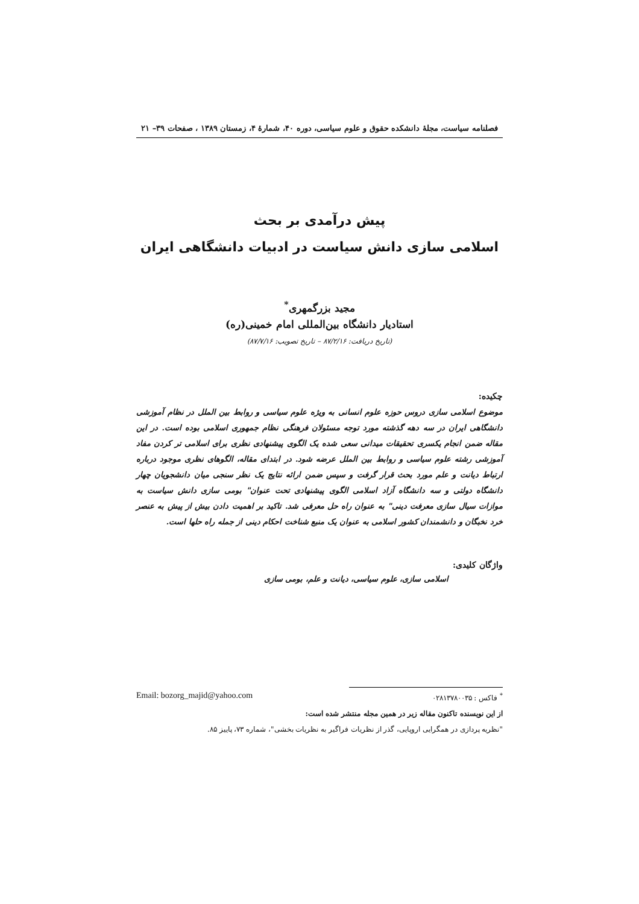فصلنامه سیاست، مجلهٔ دانشکده حقوق و علوم سیاسی، دوره ۴۰، شمارهٔ ۴، زمستان ۱۳۸۹ ، صفحات ۳۹– ۲۱
پیش درآمدی بر بحث
اسلامی سازی دانش سیاست در ادبیات دانشگاهی ایران
مجید بزرگمهری<sup>*</sup>
استادیار دانشگاه بین‌المللی امام خمینی(ره)
(تاریخ دریافت: ۸۷/۲/۱۶ – تاریخ تصویب: ۸۷/۷/۱۶)
چکیده:
موضوع اسلامی سازی دروس حوزه علوم انسانی به ویژه علوم سیاسی و روابط بین الملل در نظام آموزشی دانشگاهی ایران در سه دهه گذشته مورد توجه مسئولان فرهنگی نظام جمهوری اسلامی بوده است. در این مقاله ضمن انجام یکسری تحقیقات میدانی سعی شده یک الگوی پیشنهادی نظری برای اسلامی تر کردن مفاد آموزشی رشته علوم سیاسی و روابط بین الملل عرضه شود. در ابتدای مقاله، الگوهای نظری موجود درباره ارتباط دیانت و علم مورد بحث قرار گرفت و سپس ضمن ارائه نتایج یک نظر سنجی میان دانشجویان چهار دانشگاه دولتی و سه دانشگاه آزاد اسلامی الگوی پیشنهادی تحت عنوان" بومی سازی دانش سیاست به موازات سیال سازی معرفت دینی" به عنوان راه حل معرفی شد. تاکید بر اهمیت دادن بیش از پیش به عنصر خرد نخبگان و دانشمندان کشور اسلامی به عنوان یک منبع شناخت احکام دینی از جمله راه حلها است.
واژگان کلیدی:
اسلامی سازی، علوم سیاسی، دیانت و علم، بومی سازی
<sup>*</sup> فاکس : ۰۲۸۱۳۷۸۰۰۳۵ Email: bozorg_majid@yahoo.com
از این نویسنده تاکنون مقاله زیر در همین مجله منتشر شده است:
"نظریه پردازی در همگرایی اروپایی، گذر از نظریات فراگیر به نظریات بخشی"، شماره ۷۳، پاییز ۸۵.